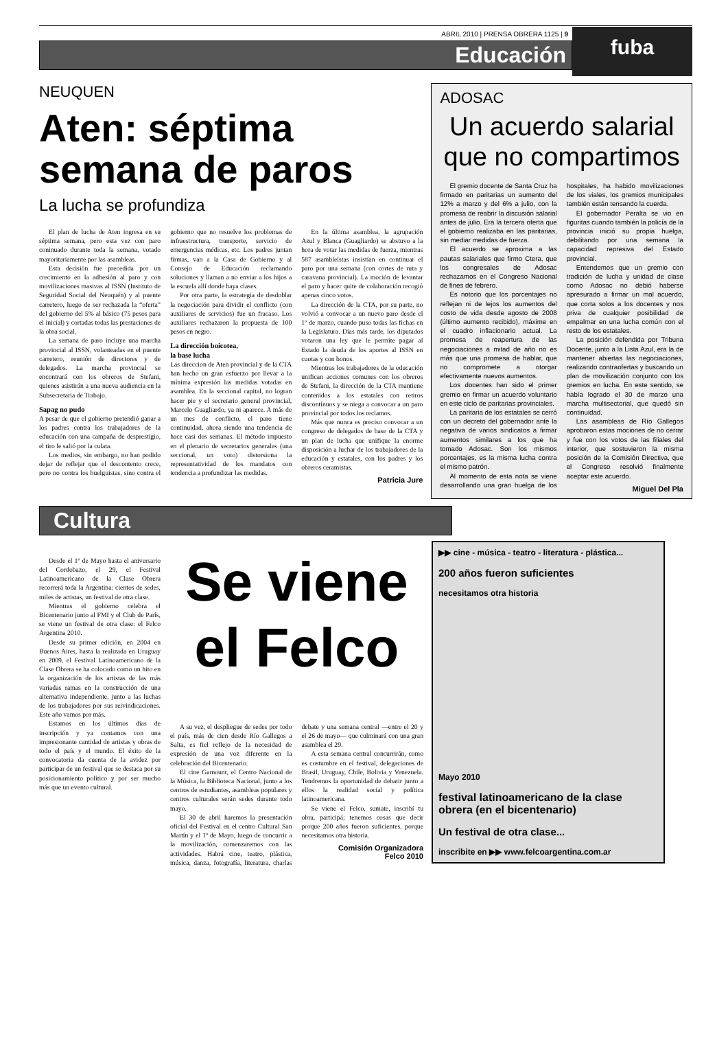ABRIL 2010 | PRENSA OBRERA 1125 | 9
Educación
fuba
NEUQUEN
Aten: séptima semana de paros
La lucha se profundiza
El plan de lucha de Aten ingresa en su séptima semana, pero esta vez con paro coninuado durante toda la semana, votado mayoritariamente por las asambleas.
Esta decisión fue precedida por un crecimiento en la adhesión al paro y con movilizaciones masivas al ISSN (Instituto de Seguridad Social del Neuquén) y al puente carretero, luego de ser rechazada la “oferta” del gobierno del 5% al básico (75 pesos para el inicial) y cortadas todas las prestaciones de la obra social.
La semana de paro incluye una marcha provincial al ISSN, volanteadas en el puente carretero, reunión de directores y de delegados. La marcha provincial se encontrará con los obreros de Stefani, quienes asistirán a una nueva audiencia en la Subsecretaria de Trabajo.
Sapag no pudo
A pesar de que el gobierno pretendió ganar a los padres contra los trabajadores de la educación con una campaña de desprestigio, el tiro le salió por la culata.
Los medios, sin embargo, no han podido dejar de reflejar que el descontento crece, pero no contra los huelguistas, sino contra el gobierno que no resuelve los problemas de infraestructura, transporte, servicio de emergencias médicas, etc. Los padres juntan firmas, van a la Casa de Gobierno y al Consejo de Educación reclamando soluciones y llaman a no enviar a los hijos a la escuela allí donde haya clases.
Por otra parte, la estrategia de desdoblar la negociación para dividir el conflicto (con auxiliares de servicios) fue un fracaso. Los auxiliares rechazaron la propuesta de 100 pesos en negro.
La dirección boicotea,
la base lucha
Las direccion de Aten provincial y de la CTA han hecho un gran esfuerzo por llevar a la mínima expresión las medidas votadas en asamblea. En la seccional capital, no logran hacer pie y el secretario general provincial, Marcelo Guagliardo, ya ni aparece. A más de un mes de conflicto, el paro tiene continuidad, ahora siendo una tendencia de hace casi dos semanas. El método impuesto en el plenario de secretarios generales (una seccional, un voto) distorsiona la representatividad de los mandatos con tendencia a profundizar las medidas.
En la última asamblea, la agrupación Azul y Blanca (Guagliardo) se abstuvo a la hora de votar las medidas de fuerza, mientras 587 asambleístas insistían en continuar el paro por una semana (con cortes de ruta y caravana provincial). La moción de levantar el paro y hacer quite de colaboración recogió apenas cinco votos.
La dirección de la CTA, por su parte, no volvió a convocar a un nuevo paro desde el 1º de marzo, cuando puso todas las fichas en la Legislatura. Días más tarde, los diputados votaron una ley que le permite pagar al Estado la deuda de los aportes al ISSN en cuotas y con bonos.
Mientras los trabajadores de la educación unifican acciones comunes con los obreros de Stefani, la dirección de la CTA mantiene contenidos a los estatales con retiros discontínuos y se niega a convocar a un paro provincial por todos los reclamos.
Más que nunca es preciso convocar a un congreso de delegados de base de la CTA y un plan de lucha que unifique la enorme disposición a luchar de los trabajadores de la educación y estatales, con los padres y los obreros ceramistas.
Patricia Jure
ADOSAC
Un acuerdo salarial que no compartimos
El gremio docente de Santa Cruz ha firmado en paritarias un aumento del 12% a marzo y del 6% a julio, con la promesa de reabrir la discusión salarial antes de julio. Era la tercera oferta que el gobierno realizaba en las paritarias, sin mediar medidas de fuerza.
El acuerdo se aproxima a las pautas salariales que firmo Ctera, que los congresales de Adosac rechazamos en el Congreso Nacional de fines de febrero.
Es notorio que los porcentajes no reflejan ni de lejos los aumentos del costo de vida desde agosto de 2008 (último aumento recibido), máxime en el cuadro inflacionario actual. La promesa de reapertura de las negociaciones a mitad de año no es más que una promesa de hablar, que no compromete a otorgar efectivamente nuevos aumentos.
Los docentes han sido el primer gremio en firmar un acuerdo voluntario en este ciclo de paritarias provinciales.
La paritaria de los estatales se cerró con un decreto del gobernador ante la negativa de varios sindicatos a firmar aumentos similares a los que ha tomado Adosac. Son los mismos porcentajes, es la misma lucha contra el mismo patrón.
Al momento de esta nota se viene desarrollando una gran huelga de los hospitales, ha habido movilizaciones de los viales, los gremios municipales también están tensando la cuerda.
El gobernador Peralta se vio en figuritas cuando también la policía de la provincia inició su propia huelga, debilitando por una semana la capacidad represiva del Estado provincial.
Entendemos que un gremio con tradición de lucha y unidad de clase como Adosac no debió haberse apresurado a firmar un mal acuerdo, que corta solos a los docentes y nos priva de cualquier posibilidad de empalmar en una lucha común con el resto de los estatales.
La posición defendida por Tribuna Docente, junto a la Lista Azul, era la de mantener abiertas las negociaciones, realizando contraofertas y buscando un plan de movilización conjunto con los gremios en lucha. En este sentido, se había logrado el 30 de marzo una marcha multisectorial, que quedó sin continuidad.
Las asambleas de Río Gallegos aprobaron estas mociones de no cerrar y fue con los votos de las filiales del interior, que sostuvieron la misma posición de la Comisión Directiva, que el Congreso resolvió finalmente aceptar este acuerdo.
Miguel Del Pla
Cultura
Desde el 1º de Mayo hasta el aniversario del Cordobazo, el 29, el Festival Latinoamericano de la Clase Obrera recorrerá toda la Argentina: cientos de sedes, miles de artistas, un festival de otra clase.
Mientras el gobierno celebra el Bicentenario junto al FMI y el Club de París, se viene un festival de otra clase: el Felco Argentina 2010.
Desde su primer edición, en 2004 en Buenos Aires, hasta la realizada en Uruguay en 2009, el Festival Latinoamericano de la Clase Obrera se ha colocado como un hito en la organización de los artistas de las más variadas ramas en la construcción de una alternativa independiente, junto a las luchas de los trabajadores por sus reivindicaciones. Este año vamos por más.
Estamos en los últimos días de inscripción y ya contamos con una impresionante cantidad de artistas y obras de todo el país y el mundo. El éxito de la convocatoria da cuenta de la avidez por participar de un festival que se destaca por su posicionamiento político y por ser mucho más que un evento cultural.
Se viene el Felco
A su vez, el despliegue de sedes por todo el país, más de cien desde Río Gallegos a Salta, es fiel reflejo de la necesidad de expresión de una voz diferente en la celebración del Bicentenario.
El cine Gamount, el Centro Nacional de la Música, la Biblioteca Nacional, junto a los centros de estudiantes, asambleas populares y centros culturales serán sedes durante todo mayo.
El 30 de abril haremos la presentación oficial del Festival en el centro Cultural San Martín y el 1º de Mayo, luego de concurrir a la movilización, comenzaremos con las actividades. Habrá cine, teatro, plástica, música, danza, fotografía, literatura, charlas debate y una semana central —entre el 20 y el 26 de mayo— que culminará con una gran asamblea el 29.
A esta semana central concurrirán, como es costumbre en el festival, delegaciones de Brasil, Uruguay, Chile, Bolivia y Venezuela. Tendremos la oportunidad de debatir junto a ellos la realidad social y política latinoamericana.
Se viene el Felco, sumate, inscribí tu obra, participá; tenemos cosas que decir porque 200 años fueron suficientes, porque necesitamos otra historia.
Comisión Organizadora
Felco 2010
▶▶ cine - música - teatro - literatura - plástica...
200 años fueron suficientes
necesitamos otra historia
Mayo 2010
festival latinoamericano de la clase obrera (en el bicentenario)
Un festival de otra clase...
inscribite en ▶▶ www.felcoargentina.com.ar